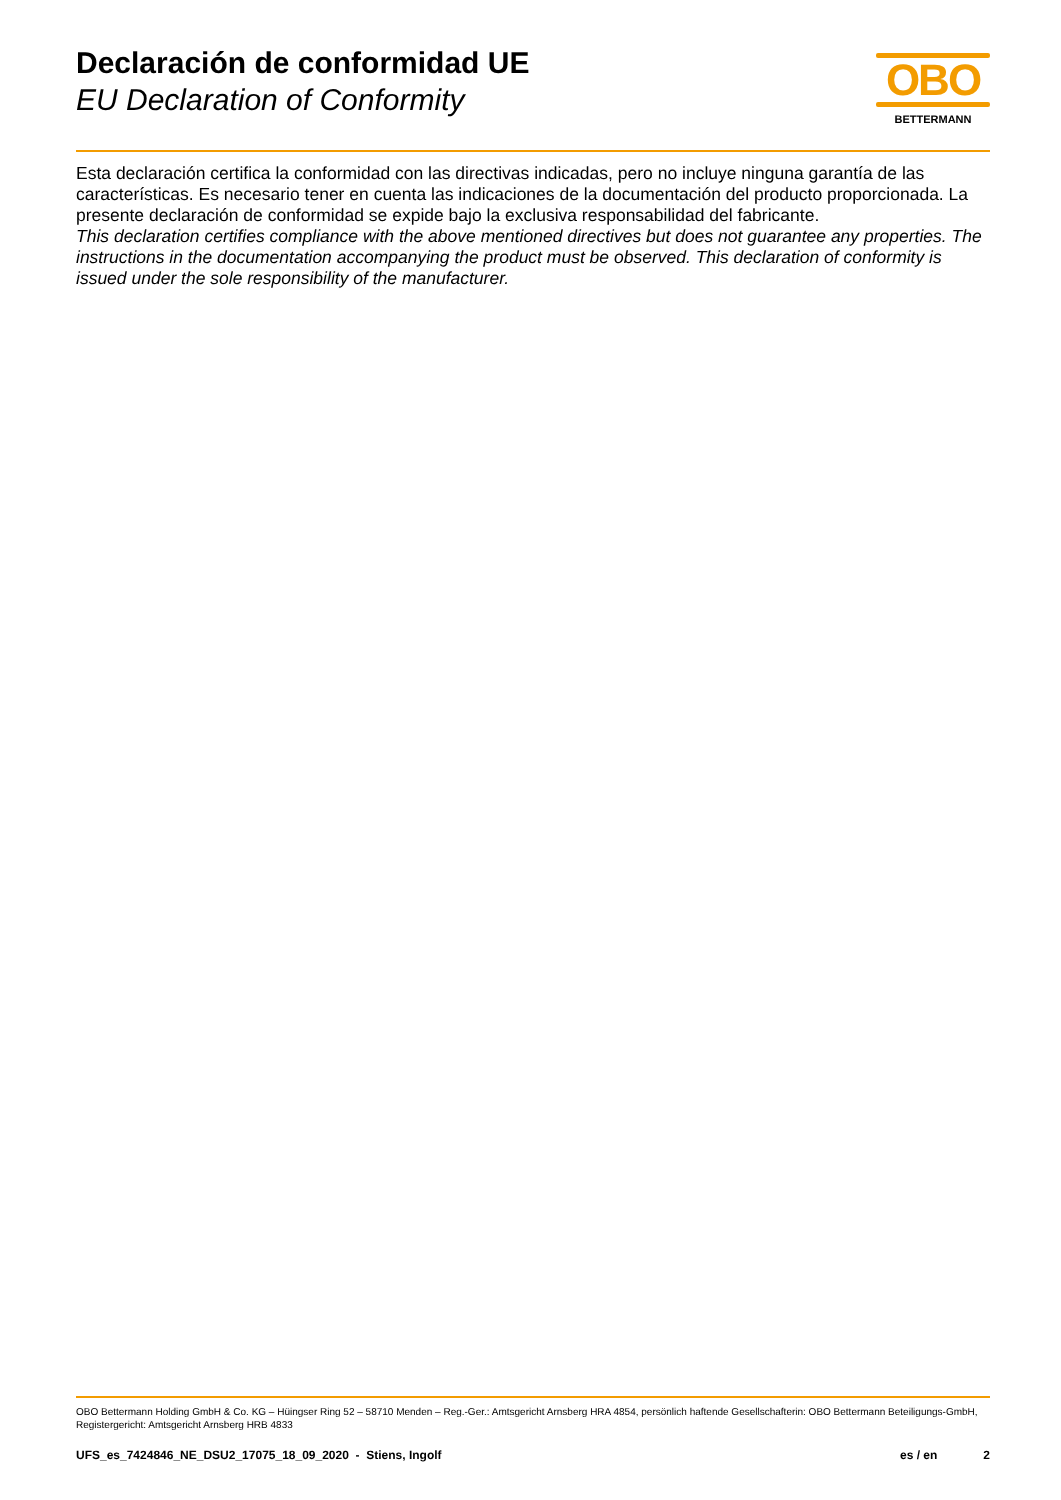Declaración de conformidad UE
EU Declaration of Conformity
OBO
BETTERMANN
Esta declaración certifica la conformidad con las directivas indicadas, pero no incluye ninguna garantía de las características. Es necesario tener en cuenta las indicaciones de la documentación del producto proporcionada. La presente declaración de conformidad se expide bajo la exclusiva responsabilidad del fabricante.
This declaration certifies compliance with the above mentioned directives but does not guarantee any properties. The instructions in the documentation accompanying the product must be observed. This declaration of conformity is issued under the sole responsibility of the manufacturer.
OBO Bettermann Holding GmbH & Co. KG – Hüingser Ring 52 – 58710 Menden – Reg.-Ger.: Amtsgericht Arnsberg HRA 4854, persönlich haftende Gesellschafterin: OBO Bettermann Beteiligungs-GmbH, Registergericht: Amtsgericht Arnsberg HRB 4833
UFS_es_7424846_NE_DSU2_17075_18_09_2020 - Stiens, Ingolf es / en 2